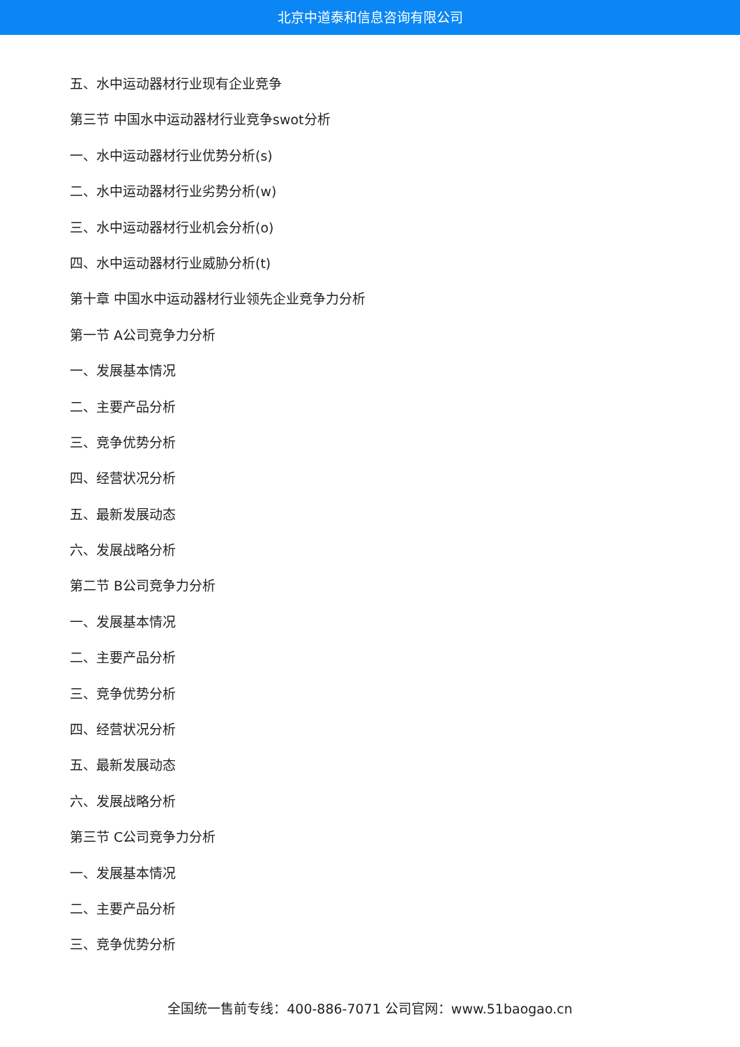北京中道泰和信息咨询有限公司
五、水中运动器材行业现有企业竞争
第三节 中国水中运动器材行业竞争swot分析
一、水中运动器材行业优势分析(s)
二、水中运动器材行业劣势分析(w)
三、水中运动器材行业机会分析(o)
四、水中运动器材行业威胁分析(t)
第十章 中国水中运动器材行业领先企业竞争力分析
第一节 A公司竞争力分析
一、发展基本情况
二、主要产品分析
三、竞争优势分析
四、经营状况分析
五、最新发展动态
六、发展战略分析
第二节 B公司竞争力分析
一、发展基本情况
二、主要产品分析
三、竞争优势分析
四、经营状况分析
五、最新发展动态
六、发展战略分析
第三节 C公司竞争力分析
一、发展基本情况
二、主要产品分析
三、竞争优势分析
全国统一售前专线：400-886-7071 公司官网：www.51baogao.cn